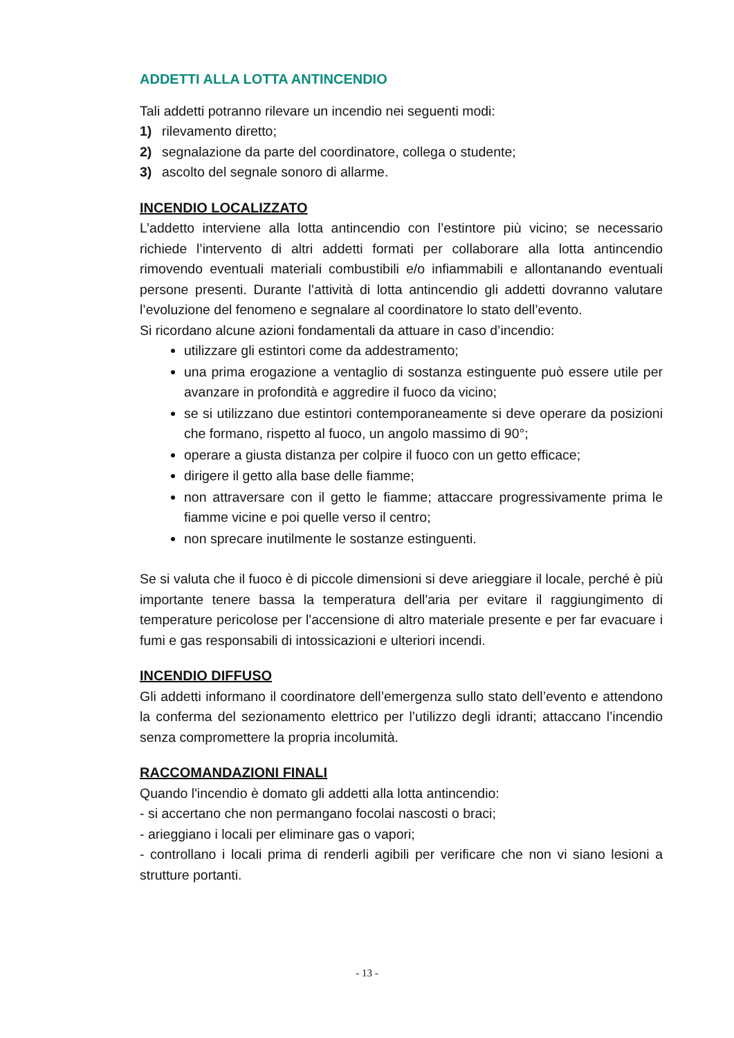ADDETTI ALLA LOTTA ANTINCENDIO
Tali addetti potranno rilevare un incendio nei seguenti modi:
1) rilevamento diretto;
2) segnalazione da parte del coordinatore, collega o studente;
3) ascolto del segnale sonoro di allarme.
INCENDIO LOCALIZZATO
L’addetto interviene alla lotta antincendio con l’estintore più vicino; se necessario richiede l’intervento di altri addetti formati per collaborare alla lotta antincendio rimovendo eventuali materiali combustibili e/o infiammabili e allontanando eventuali persone presenti. Durante l’attività di lotta antincendio gli addetti dovranno valutare l’evoluzione del fenomeno e segnalare al coordinatore lo stato dell’evento.
Si ricordano alcune azioni fondamentali da attuare in caso d’incendio:
utilizzare gli estintori come da addestramento;
una prima erogazione a ventaglio di sostanza estinguente può essere utile per avanzare in profondità e aggredire il fuoco da vicino;
se si utilizzano due estintori contemporaneamente si deve operare da posizioni che formano, rispetto al fuoco, un angolo massimo di 90°;
operare a giusta distanza per colpire il fuoco con un getto efficace;
dirigere il getto alla base delle fiamme;
non attraversare con il getto le fiamme; attaccare progressivamente prima le fiamme vicine e poi quelle verso il centro;
non sprecare inutilmente le sostanze estinguenti.
Se si valuta che il fuoco è di piccole dimensioni si deve arieggiare il locale, perché è più importante tenere bassa la temperatura dell'aria per evitare il raggiungimento di temperature pericolose per l'accensione di altro materiale presente e per far evacuare i fumi e gas responsabili di intossicazioni e ulteriori incendi.
INCENDIO DIFFUSO
Gli addetti informano il coordinatore dell’emergenza sullo stato dell’evento e attendono la conferma del sezionamento elettrico per l’utilizzo degli idranti; attaccano l’incendio senza compromettere la propria incolumità.
RACCOMANDAZIONI FINALI
Quando l'incendio è domato gli addetti alla lotta antincendio:
- si accertano che non permangano focolai nascosti o braci;
- arieggiano i locali per eliminare gas o vapori;
- controllano i locali prima di renderli agibili per verificare che non vi siano lesioni a strutture portanti.
- 13 -